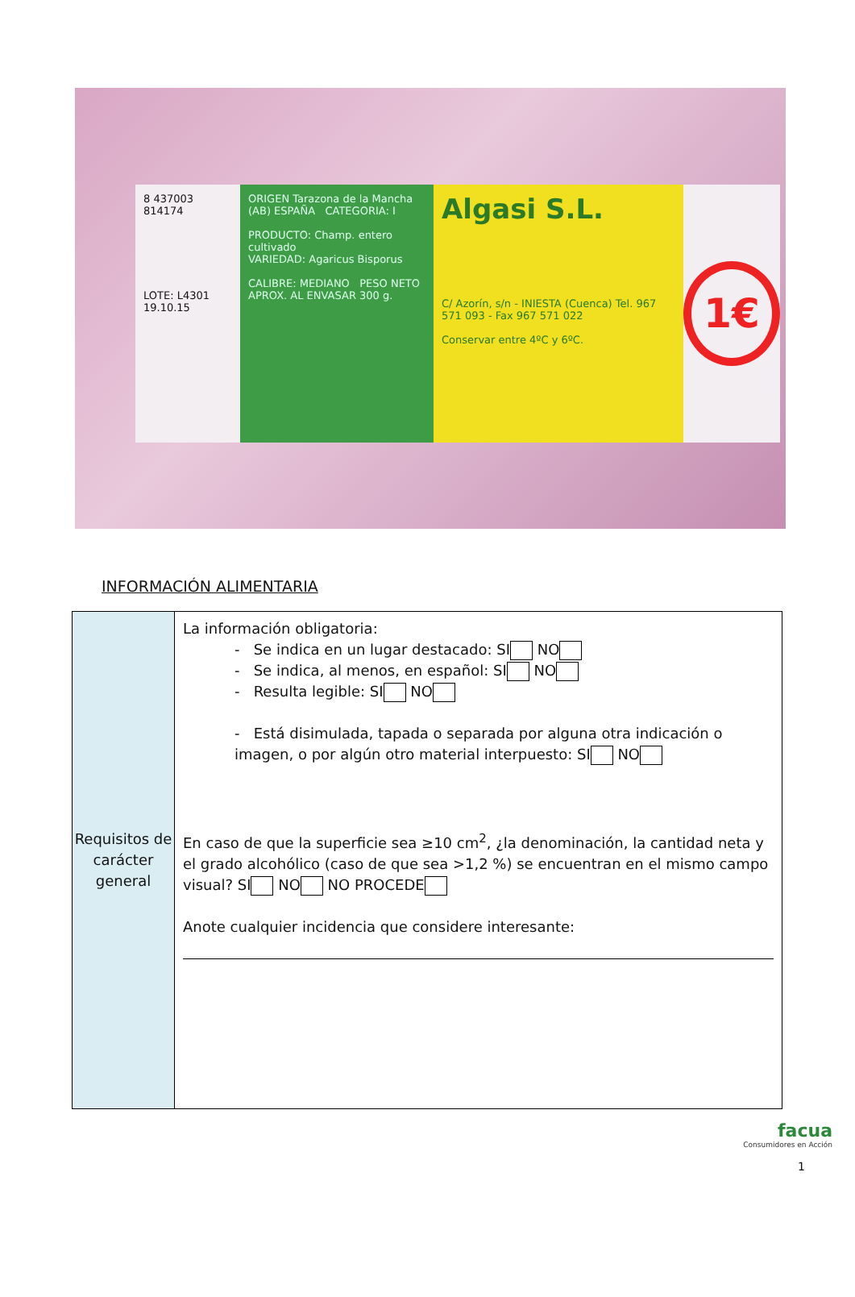8 437003 814174
LOTE: L4301
19.10.15
ORIGEN Tarazona de la Mancha (AB) ESPAÑA CATEGORIA: I
PRODUCTO: Champ. entero cultivado
VARIEDAD: Agaricus Bisporus
CALIBRE: MEDIANO PESO NETO APROX. AL ENVASAR 300 g.
Algasi S.L.
C/ Azorín, s/n - INIESTA (Cuenca) Tel. 967 571 093 - Fax 967 571 022
Conservar entre 4ºC y 6ºC.
1€
INFORMACIÓN ALIMENTARIA
| Requisitos de carácter general | La información obligatoria: - Se indica en un lugar destacado: SI NO - Se indica, al menos, en español: SI NO - Resulta legible: SI NO - Está disimulada, tapada o separada por alguna otra indicación o imagen, o por algún otro material interpuesto: SI NO En caso de que la superficie sea ≥10 cm<sup>2</sup>, ¿la denominación, la cantidad neta y el grado alcohólico (caso de que sea >1,2 %) se encuentran en el mismo campo visual? SI NO NO PROCEDE Anote cualquier incidencia que considere interesante: |
facua
Consumidores en Acción
1